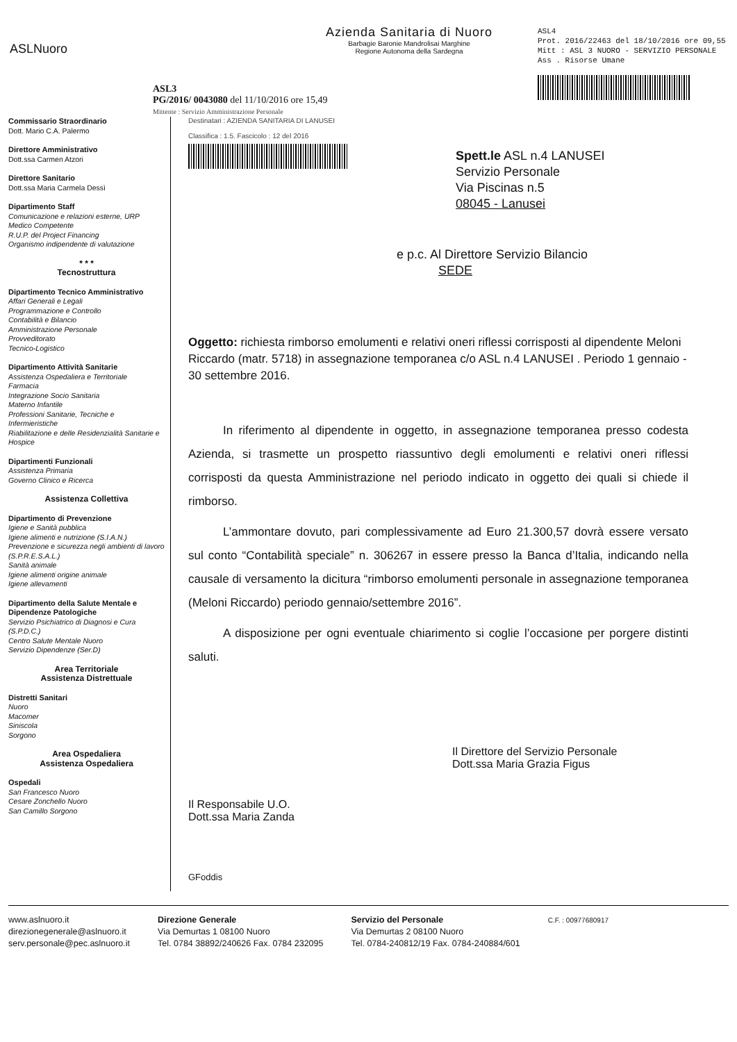ASLNuoro
Azienda Sanitaria di Nuoro
Barbagie Baronie Mandrolisai Marghine
Regione Autonoma della Sardegna
ASL4
Prot. 2016/22463 del 18/10/2016 ore 09,55
Mitt : ASL 3 NUORO - SERVIZIO PERSONALE
Ass . Risorse Umane
ASL3
PG/2016/ 0043080 del 11/10/2016 ore 15,49
Mittente : Servizio Amministrazione Personale
Commissario Straordinario
Dott. Mario C.A. Palermo
Direttore Amministrativo
Dott.ssa Carmen Atzori
Direttore Sanitario
Dott.ssa Maria Carmela Dessì
Dipartimento Staff
Comunicazione e relazioni esterne, URP
Medico Competente
R.U.P. del Project Financing
Organismo indipendente di valutazione
* * *
Tecnostruttura
Dipartimento Tecnico Amministrativo
Affari Generali e Legali
Programmazione e Controllo
Contabilità e Bilancio
Amministrazione Personale
Provveditorato
Tecnico-Logistico
Dipartimento Attività Sanitarie
Assistenza Ospedaliera e Territoriale
Farmacia
Integrazione Socio Sanitaria
Materno Infantile
Professioni Sanitarie, Tecniche e Infermieristiche
Riabilitazione e delle Residenzialità Sanitarie e Hospice
Dipartimenti Funzionali
Assistenza Primaria
Governo Clinico e Ricerca
Assistenza Collettiva
Dipartimento di Prevenzione
Igiene e Sanità pubblica
Igiene alimenti e nutrizione (S.I.A.N.)
Prevenzione e sicurezza negli ambienti di lavoro (S.P.R.E.S.A.L.)
Sanità animale
Igiene alimenti origine animale
Igiene allevamenti
Dipartimento della Salute Mentale e Dipendenze Patologiche
Servizio Psichiatrico di Diagnosi e Cura (S.P.D.C.)
Centro Salute Mentale Nuoro
Servizio Dipendenze (Ser.D)
Area Territoriale
Assistenza Distrettuale
Distretti Sanitari
Nuoro
Macomer
Siniscola
Sorgono
Area Ospedaliera
Assistenza Ospedaliera
Ospedali
San Francesco Nuoro
Cesare Zonchello Nuoro
San Camillo Sorgono
Destinatari : AZIENDA SANITARIA DI LANUSEI
Classifica : 1.5. Fascicolo : 12 del 2016
Spett.le ASL n.4 LANUSEI
Servizio Personale
Via Piscinas n.5
08045 - Lanusei
e p.c. Al Direttore Servizio Bilancio
SEDE
Oggetto: richiesta rimborso emolumenti e relativi oneri riflessi corrisposti al dipendente Meloni Riccardo (matr. 5718) in assegnazione temporanea c/o ASL n.4 LANUSEI . Periodo 1 gennaio - 30 settembre 2016.
In riferimento al dipendente in oggetto, in assegnazione temporanea presso codesta Azienda, si trasmette un prospetto riassuntivo degli emolumenti e relativi oneri riflessi corrisposti da questa Amministrazione nel periodo indicato in oggetto dei quali si chiede il rimborso.
L’ammontare dovuto, pari complessivamente ad Euro 21.300,57 dovrà essere versato sul conto “Contabilità speciale” n. 306267 in essere presso la Banca d’Italia, indicando nella causale di versamento la dicitura “rimborso emolumenti personale in assegnazione temporanea (Meloni Riccardo) periodo gennaio/settembre 2016”.
A disposizione per ogni eventuale chiarimento si coglie l’occasione per porgere distinti saluti.
Il Direttore del Servizio Personale
Dott.ssa Maria Grazia Figus
Il Responsabile U.O.
Dott.ssa Maria Zanda
GFoddis
www.aslnuoro.it
direzionegenerale@aslnuoro.it
serv.personale@pec.aslnuoro.it
Direzione Generale
Via Demurtas 1 08100 Nuoro
Tel. 0784 38892/240626 Fax. 0784 232095
Servizio del Personale
Via Demurtas 2 08100 Nuoro
Tel. 0784-240812/19 Fax. 0784-240884/601
C.F. : 00977680917